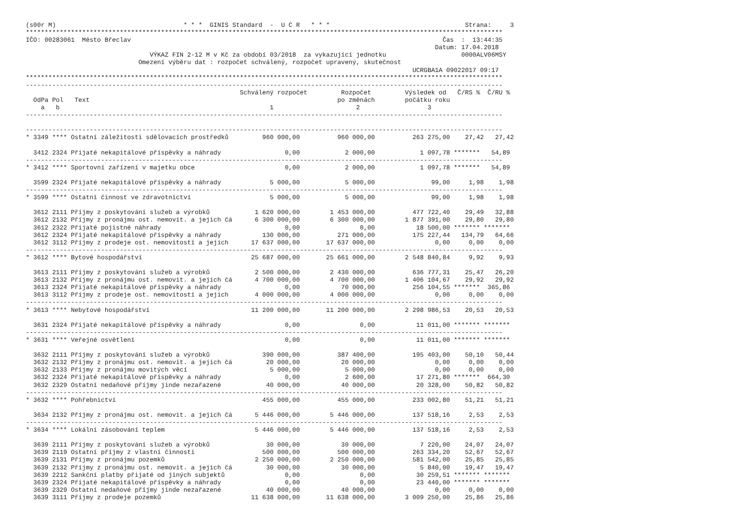(s00r M)                                  * * *  GINIS Standard  -  U C R   * * *                                    Strana:     3
*******************************************************************************************************************************
IČO: 00283061  Město Břeclav                                                                                   Čas  :  13:44:35
                                                                                                             Datum: 17.04.2018
                                 VÝKAZ FIN 2-12 M v Kč za období 03/2018  za vykazující jednotku                    0000ALV06MSY
                              Omezení výběru dat : rozpočet schválený, rozpočet upravený, skutečnost
                                                                                                       UCRGBA1A 09022017 09:17
*******************************************************************************************************************************
-------------------------------------------------------------------------------------------------------------------------------
                                                         Schválený rozpočet         Rozpočet         Výsledek od   Č/RS %  Č/RU %
  OdPa Pol   Text                                                                  po změnách        počátku roku
    a   b                                                        1                      2                  3
-------------------------------------------------------------------------------------------------------------------------------

-------------------------------------------------------------------------------------------------------------------------------
* 3349 **** Ostatní záležitosti sdělovacích prostředků         960 000,00          960 000,00          263 275,00    27,42   27,42

  3412 2324 Přijaté nekapitálové příspěvky a náhrady                 0,00            2 000,00            1 097,78 *******   54,89
-------------------------------------------------------------------------------------------------------------------------------
* 3412 **** Sportovní zařízení v majetku obce                        0,00            2 000,00            1 097,78 *******   54,89

  3599 2324 Přijaté nekapitálové příspěvky a náhrady             5 000,00            5 000,00               99,00     1,98    1,98
-------------------------------------------------------------------------------------------------------------------------------
* 3599 **** Ostatní činnost ve zdravotnictví                     5 000,00            5 000,00               99,00     1,98    1,98

  3612 2111 Příjmy z poskytování služeb a výrobků            1 620 000,00        1 453 000,00          477 722,40    29,49   32,88
  3612 2132 Příjmy z pronájmu ost. nemovit. a jejich čá      6 300 000,00        6 300 000,00        1 877 391,00    29,80   29,80
  3612 2322 Přijaté pojistné náhrady                                 0,00                0,00           18 500,00 ******* *******
  3612 2324 Přijaté nekapitálové příspěvky a náhrady           130 000,00          271 000,00          175 227,44   134,79   64,66
  3612 3112 Příjmy z prodeje ost. nemovitostí a jejich      17 637 000,00       17 637 000,00                0,00     0,00    0,00
-------------------------------------------------------------------------------------------------------------------------------
* 3612 **** Bytové hospodářství                             25 687 000,00       25 661 000,00        2 548 840,84     9,92    9,93

  3613 2111 Příjmy z poskytování služeb a výrobků            2 500 000,00        2 430 000,00          636 777,31    25,47   26,20
  3613 2132 Příjmy z pronájmu ost. nemovit. a jejich čá      4 700 000,00        4 700 000,00        1 406 104,67    29,92   29,92
  3613 2324 Přijaté nekapitálové příspěvky a náhrady                 0,00           70 000,00          256 104,55 *******  365,86
  3613 3112 Příjmy z prodeje ost. nemovitostí a jejich       4 000 000,00        4 000 000,00                0,00     0,00    0,00
-------------------------------------------------------------------------------------------------------------------------------
* 3613 **** Nebytové hospodářství                           11 200 000,00       11 200 000,00        2 298 986,53    20,53   20,53

  3631 2324 Přijaté nekapitálové příspěvky a náhrady                 0,00                0,00           11 011,00 ******* *******
-------------------------------------------------------------------------------------------------------------------------------
* 3631 **** Veřejné osvětlení                                        0,00                0,00           11 011,00 ******* *******

  3632 2111 Příjmy z poskytování služeb a výrobků              390 000,00          387 400,00          195 403,00    50,10   50,44
  3632 2132 Příjmy z pronájmu ost. nemovit. a jejich čá         20 000,00           20 000,00                0,00     0,00    0,00
  3632 2133 Příjmy z pronájmu movitých věcí                      5 000,00            5 000,00                0,00     0,00    0,00
  3632 2324 Přijaté nekapitálové příspěvky a náhrady                 0,00            2 600,00           17 271,80 *******  664,30
  3632 2329 Ostatní nedaňové příjmy jinde nezařazené            40 000,00           40 000,00           20 328,00    50,82   50,82
-------------------------------------------------------------------------------------------------------------------------------
* 3632 **** Pohřebnictví                                       455 000,00          455 000,00          233 002,80    51,21   51,21

  3634 2132 Příjmy z pronájmu ost. nemovit. a jejich čá      5 446 000,00        5 446 000,00          137 518,16     2,53    2,53
-------------------------------------------------------------------------------------------------------------------------------
* 3634 **** Lokální zásobování teplem                        5 446 000,00        5 446 000,00          137 518,16     2,53    2,53

  3639 2111 Příjmy z poskytování služeb a výrobků               30 000,00           30 000,00            7 220,00    24,07   24,07
  3639 2119 Ostatní příjmy z vlastní činnosti                  500 000,00          500 000,00          263 334,20    52,67   52,67
  3639 2131 Příjmy z pronájmu pozemků                        2 250 000,00        2 250 000,00          581 542,00    25,85   25,85
  3639 2132 Příjmy z pronájmu ost. nemovit. a jejich čá         30 000,00           30 000,00            5 840,00    19,47   19,47
  3639 2212 Sankční platby přijaté od jiných subjektů                0,00                0,00           30 259,51 ******* *******
  3639 2324 Přijaté nekapitálové příspěvky a náhrady                 0,00                0,00           23 440,00 ******* *******
  3639 2329 Ostatní nedaňové příjmy jinde nezařazené            40 000,00           40 000,00                0,00     0,00    0,00
  3639 3111 Příjmy z prodeje pozemků                        11 638 000,00       11 638 000,00        3 009 250,00    25,86   25,86